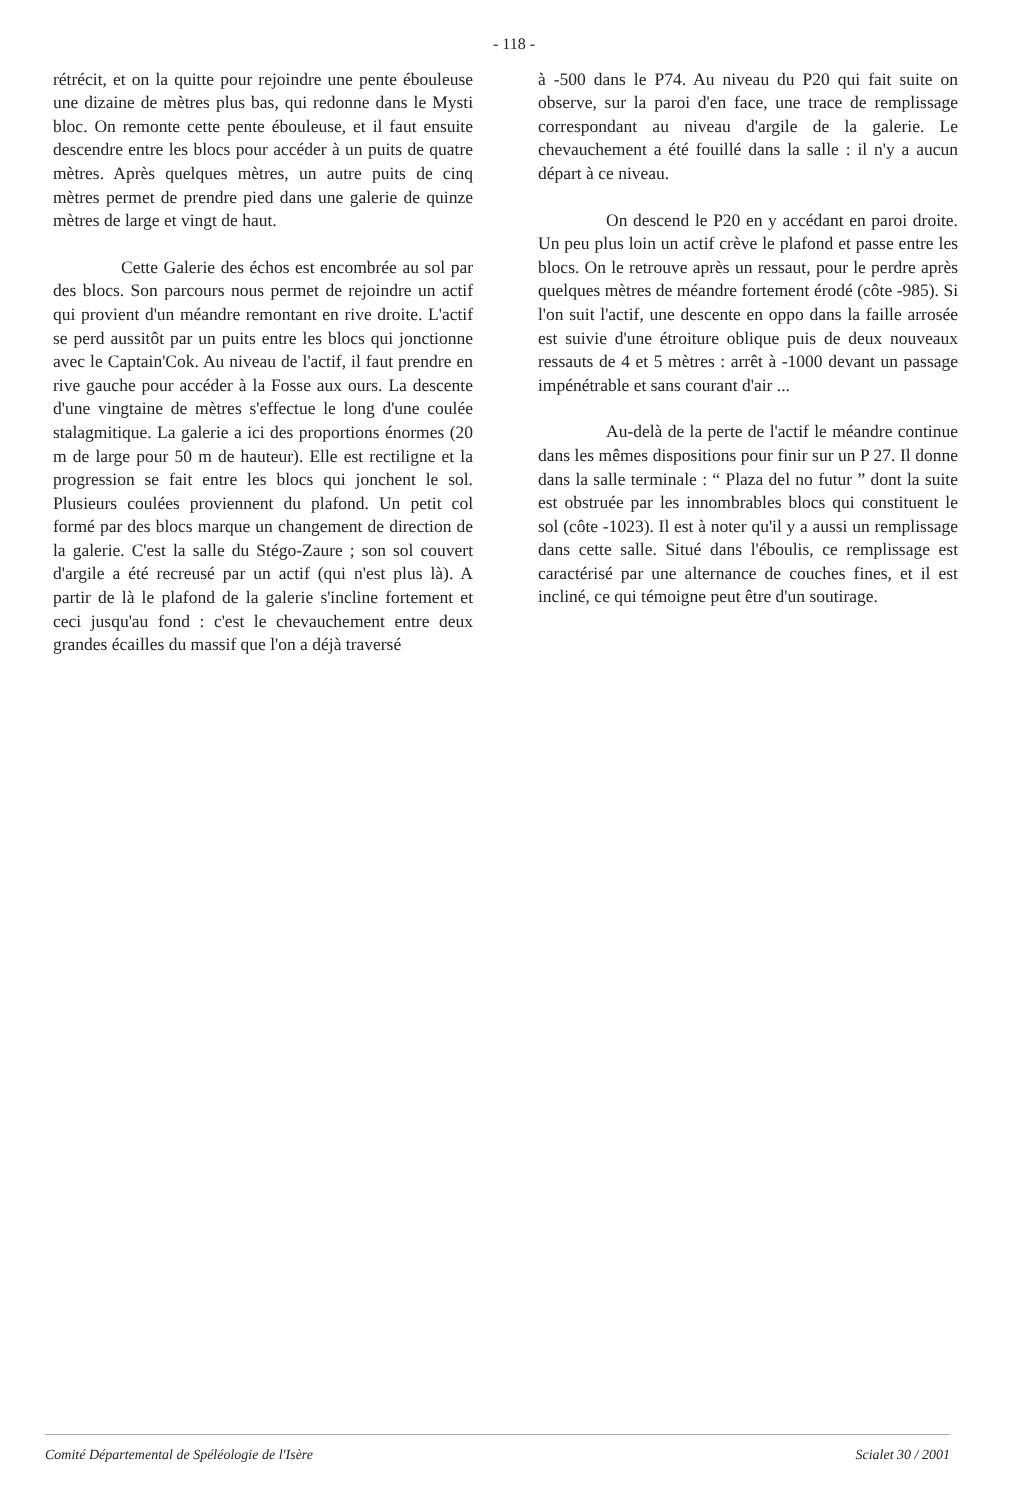- 118 -
rétrécit, et on la quitte pour rejoindre une pente ébouleuse une dizaine de mètres plus bas, qui redonne dans le Mysti bloc. On remonte cette pente ébouleuse, et il faut ensuite descendre entre les blocs pour accéder à un puits de quatre mètres. Après quelques mètres, un autre puits de cinq mètres permet de prendre pied dans une galerie de quinze mètres de large et vingt de haut.
Cette Galerie des échos est encombrée au sol par des blocs. Son parcours nous permet de rejoindre un actif qui provient d'un méandre remontant en rive droite. L'actif se perd aussitôt par un puits entre les blocs qui jonctionne avec le Captain'Cok. Au niveau de l'actif, il faut prendre en rive gauche pour accéder à la Fosse aux ours. La descente d'une vingtaine de mètres s'effectue le long d'une coulée stalagmitique. La galerie a ici des proportions énormes (20 m de large pour 50 m de hauteur). Elle est rectiligne et la progression se fait entre les blocs qui jonchent le sol. Plusieurs coulées proviennent du plafond. Un petit col formé par des blocs marque un changement de direction de la galerie. C'est la salle du Stégo-Zaure ; son sol couvert d'argile a été recreusé par un actif (qui n'est plus là). A partir de là le plafond de la galerie s'incline fortement et ceci jusqu'au fond : c'est le chevauchement entre deux grandes écailles du massif que l'on a déjà traversé
à -500 dans le P74. Au niveau du P20 qui fait suite on observe, sur la paroi d'en face, une trace de remplissage correspondant au niveau d'argile de la galerie. Le chevauchement a été fouillé dans la salle : il n'y a aucun départ à ce niveau.
On descend le P20 en y accédant en paroi droite. Un peu plus loin un actif crève le plafond et passe entre les blocs. On le retrouve après un ressaut, pour le perdre après quelques mètres de méandre fortement érodé (côte -985). Si l'on suit l'actif, une descente en oppo dans la faille arrosée est suivie d'une étroiture oblique puis de deux nouveaux ressauts de 4 et 5 mètres : arrêt à -1000 devant un passage impénétrable et sans courant d'air ...
Au-delà de la perte de l'actif le méandre continue dans les mêmes dispositions pour finir sur un P 27. Il donne dans la salle terminale : “ Plaza del no futur ” dont la suite est obstruée par les innombrables blocs qui constituent le sol (côte -1023). Il est à noter qu'il y a aussi un remplissage dans cette salle. Situé dans l'éboulis, ce remplissage est caractérisé par une alternance de couches fines, et il est incliné, ce qui témoigne peut être d'un soutirage.
Comité Départemental de Spéléologie de l'Isère Scialet 30 / 2001